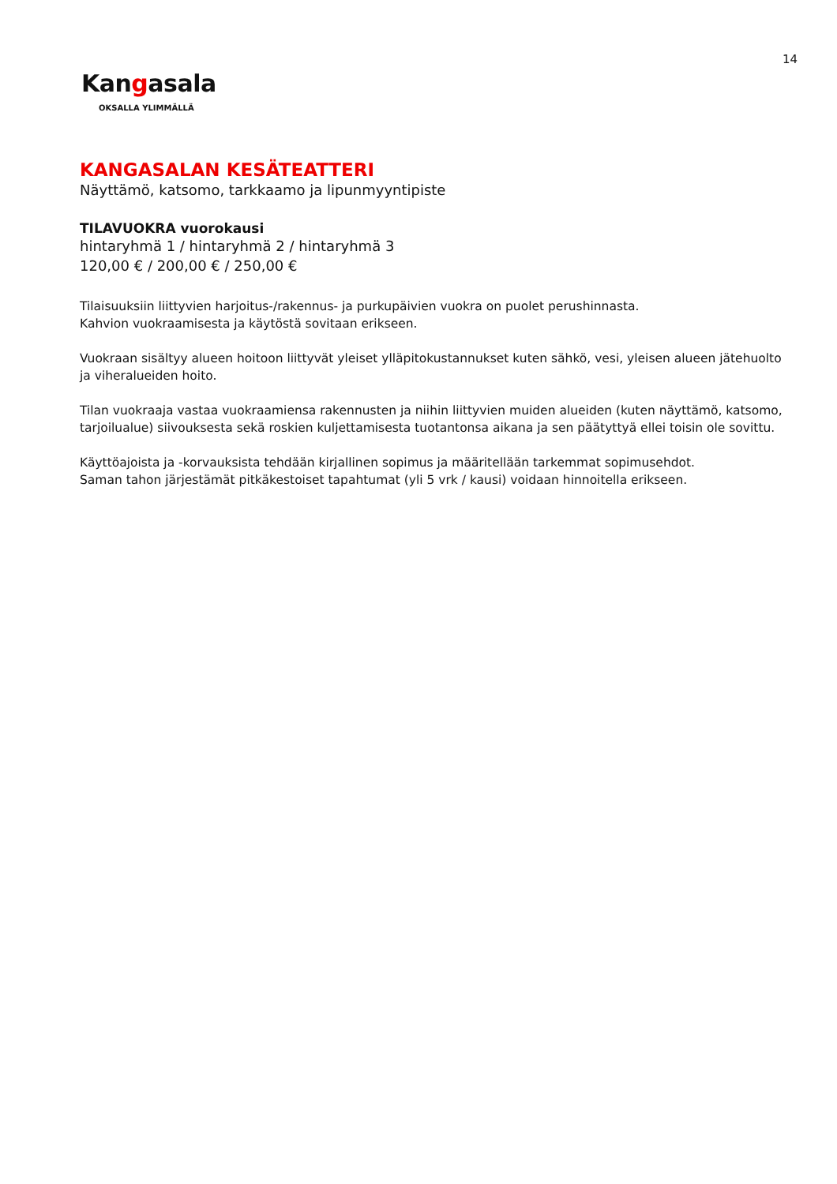14
Kangasala
OKSALLA YLIMMÄLLÄ
KANGASALAN KESÄTEATTERI
Näyttämö, katsomo, tarkkaamo ja lipunmyyntipiste
TILAVUOKRA vuorokausi
hintaryhmä 1 / hintaryhmä 2 / hintaryhmä 3
120,00 € / 200,00 € / 250,00 €
Tilaisuuksiin liittyvien harjoitus-/rakennus- ja purkupäivien vuokra on puolet perushinnasta.
Kahvion vuokraamisesta ja käytöstä sovitaan erikseen.
Vuokraan sisältyy alueen hoitoon liittyvät yleiset ylläpitokustannukset kuten sähkö, vesi, yleisen alueen jätehuolto ja viheralueiden hoito.
Tilan vuokraaja vastaa vuokraamiensa rakennusten ja niihin liittyvien muiden alueiden (kuten näyttämö, katsomo, tarjoilualue) siivouksesta sekä roskien kuljettamisesta tuotantonsa aikana ja sen päätyttyä ellei toisin ole sovittu.
Käyttöajoista ja -korvauksista tehdään kirjallinen sopimus ja määritellään tarkemmat sopimusehdot.
Saman tahon järjestämät pitkäkestoiset tapahtumat (yli 5 vrk / kausi) voidaan hinnoitella erikseen.